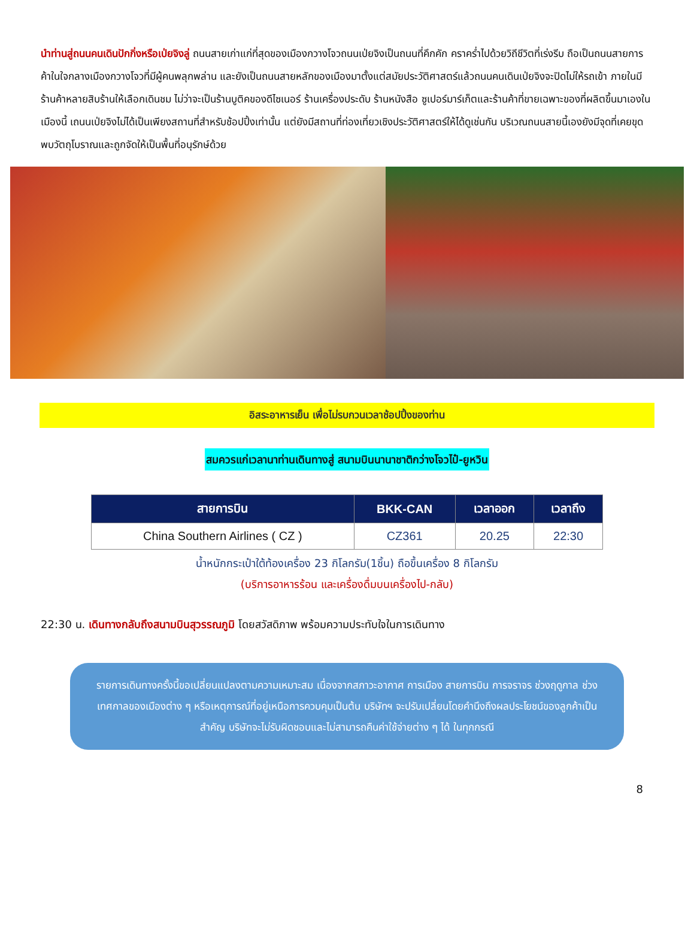นำท่านสู่ถนนคนเดินปักกิ่งหรือเป่ยจิงลู่ ถนนสายเก่าแก่ที่สุดของเมืองกวางโจวถนนเป่ยจิงเป็นถนนที่คึกคัก คราคร่ำไปด้วยวิถีชีวิตที่เร่งรีบ ถือเป็นถนนสายการค้าในใจกลางเมืองกวางโจวที่มีผู้คนพลุกพล่าน และยังเป็นถนนสายหลักของเมืองมาตั้งแต่สมัยประวัติศาสตร์แล้วถนนคนเดินเป่ยจิงจะปิดไม่ให้รถเข้า ภายในมีร้านค้าหลายสิบร้านให้เลือกเดินชม ไม่ว่าจะเป็นร้านบูติคของดีไซเนอร์ ร้านเครื่องประดับ ร้านหนังสือ ซูเปอร์มาร์เก็ตและร้านค้าที่ขายเฉพาะของที่ผลิตขึ้นมาเองในเมืองนี้ เถนนเป่ยจิงไม่ได้เป็นเพียงสถานที่สำหรับช้อปปิ้งเท่านั้น แต่ยังมีสถานที่ท่องเที่ยวเชิงประวัติศาสตร์ให้ได้ดูเช่นกัน บริเวณถนนสายนี้เองยังมีจุดที่เคยขุดพบวัตถุโบราณและถูกจัดให้เป็นพื้นที่อนุรักษ์ด้วย
อิสระอาหารเย็น เพื่อไม่รบกวนเวลาช้อปปิ้งของท่าน
สมควรแก่เวลานาท่านเดินทางสู่ สนามบินนานาชาติกว่างโจวไป๋-ยูหวิน
| สายการบิน | BKK-CAN | เวลาออก | เวลาถึง |
| --- | --- | --- | --- |
| China Southern Airlines ( CZ ) | CZ361 | 20.25 | 22:30 |
น้ำหนักกระเป๋าใต้ท้องเครื่อง 23 กิโลกรัม(1ชิ้น) ถือขึ้นเครื่อง 8 กิโลกรัม
(บริการอาหารร้อน และเครื่องดื่มบนเครื่องไป-กลับ)
22:30 น. เดินทางกลับถึงสนามบินสุวรรณภูมิ โดยสวัสดิภาพ พร้อมความประทับใจในการเดินทาง
รายการเดินทางครั้งนี้ขอเปลี่ยนแปลงตามความเหมาะสม เนื่องจากสภาวะอากาศ การเมือง สายการบิน การจราจร ช่วงฤดูกาล ช่วงเทศกาลของเมืองต่าง ๆ หรือเหตุการณ์ที่อยู่เหนือการควบคุมเป็นต้น บริษัทฯ จะปรับเปลี่ยนโดยคำนึงถึงผลประโยชน์ของลูกค้าเป็นสำคัญ บริษัทจะไม่รับผิดชอบและไม่สามารถคืนค่าใช้จ่ายต่าง ๆ ได้ ในทุกกรณี
8